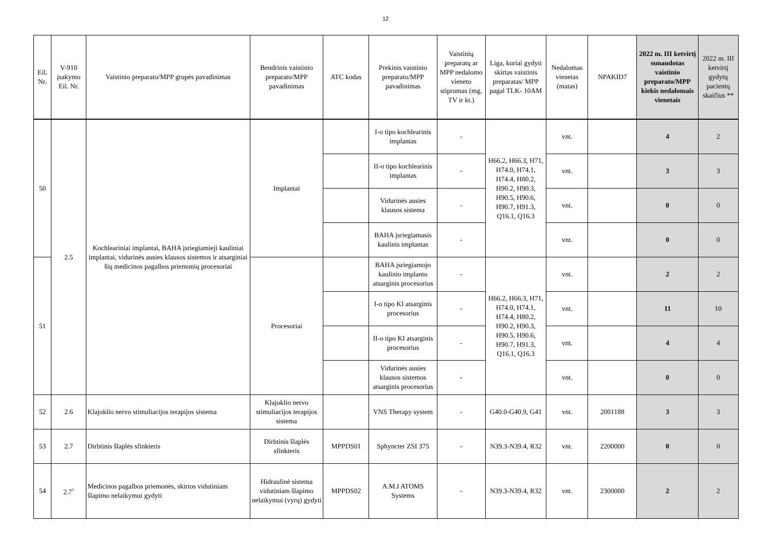12
| Eil. Nr. | V-910 įsakymo Eil. Nr. | Vaistinio preparato/MPP grupės pavadinimas | Bendrinis vaistinio preparato/MPP pavadinimas | ATC kodas | Prekinis vaistinio preparato/MPP pavadinimas | Vaistinių preparatų ar MPP nedalomo vieneto stiprumas (mg, TV ir kt.) | Liga, kuriai gydyti skirtas vaistinis preparatas/ MPP pagal TLK- 10AM | Nedalomas vienetas (matas) | NPAKID7 | 2022 m. III ketvirtį sunaudotas vaistinio preparato/MPP kiekis nedalomais vienetais | 2022 m. III ketvirtį gydytų pacientų skaičius ** |
| --- | --- | --- | --- | --- | --- | --- | --- | --- | --- | --- | --- |
| 50 | 2.5 | Kochleariniai implantai, BAHA įsriegiamieji kauliniai implantai, vidurinės ausies klausos sistemos ir atsarginiai šių medicinos pagalbos priemonių procesoriai | Implantai | | I-o tipo kochlearinis implantas | - | H66.2, H66.3, H71, H74.0, H74.1, H74.4, H80.2, H90.2, H90.3, H90.5, H90.6, H90.7, H91.3, Q16.1, Q16.3 | vnt. | | 4 | 2 |
| | | | | | II-o tipo kochlearinis implantas | - | | vnt. | | 3 | 3 |
| | | | | | Vidurinės ausies klausos sistema | - | | vnt. | | 0 | 0 |
| | | | | | BAHA įsriegiamasis kaulinis implantas | - | | vnt. | | 0 | 0 |
| 51 | | | Procesoriai | | BAHA įsriegiamojo kaulinio implanto atsarginis procesorius | - | H66.2, H66.3, H71, H74.0, H74.1, H74.4, H80.2, H90.2, H90.3, H90.5, H90.6, H90.7, H91.3, Q16.1, Q16.3 | vnt. | | 2 | 2 |
| | | | | | I-o tipo KI atsarginis procesorius | - | | vnt. | | 11 | 10 |
| | | | | | II-o tipo KI atsarginis procesorius | - | | vnt. | | 4 | 4 |
| | | | | | Vidurinės ausies klausos sistemos atsarginis procesorius | - | | vnt. | | 0 | 0 |
| 52 | 2.6 | Klajoklio nervo stimuliacijos terapijos sistema | Klajoklio nervo stimuliacijos terapijos sistema | | VNS Therapy system | - | G40.0-G40.9, G41 | vnt. | 2001188 | 3 | 3 |
| 53 | 2.7 | Dirbtinis šlaplės sfinkteris | Dirbtinis šlaplės sfinkteris | MPPDS01 | Sphyncter ZSI 375 | - | N39.3-N39.4, R32 | vnt. | 2200000 | 0 | 0 |
| 54 | 2.7<sup>1</sup> | Medicinos pagalbos priemonės, skirtos vidutiniam šlapimo nelaikymui gydyti | Hidraulinė sistema vidutiniam šlapimo nelaikymui (vyrų) gydyti | MPPDS02 | A.M.I ATOMS Systems | - | N39.3-N39.4, R32 | vnt. | 2300000 | 2 | 2 |